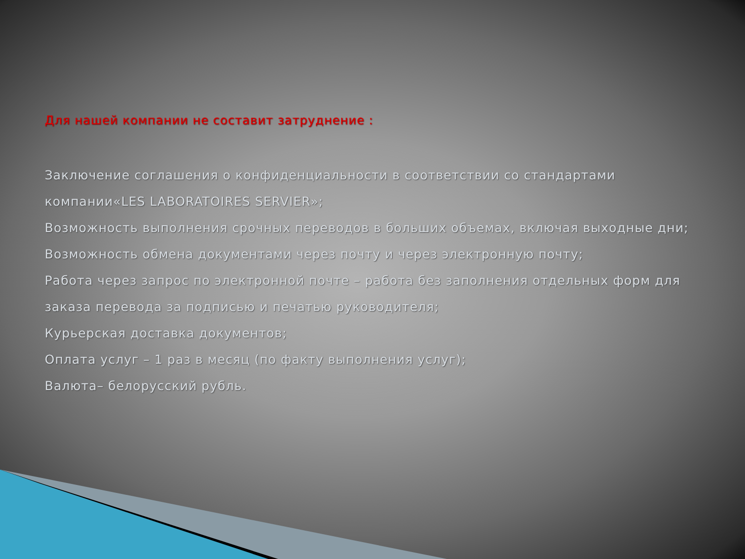Для нашей компании не составит затруднение :
Заключение соглашения о конфиденциальности в соответствии со стандартами компании«LES LABORATOIRES SERVIER»;
Возможность выполнения срочных переводов в больших объемах, включая выходные дни;
Возможность обмена документами через почту и через электронную почту;
Работа через запрос по электронной почте – работа без заполнения отдельных форм для заказа перевода за подписью и печатью руководителя;
Курьерская доставка документов;
Оплата услуг – 1 раз в месяц (по факту выполнения услуг);
Валюта– белорусский рубль.